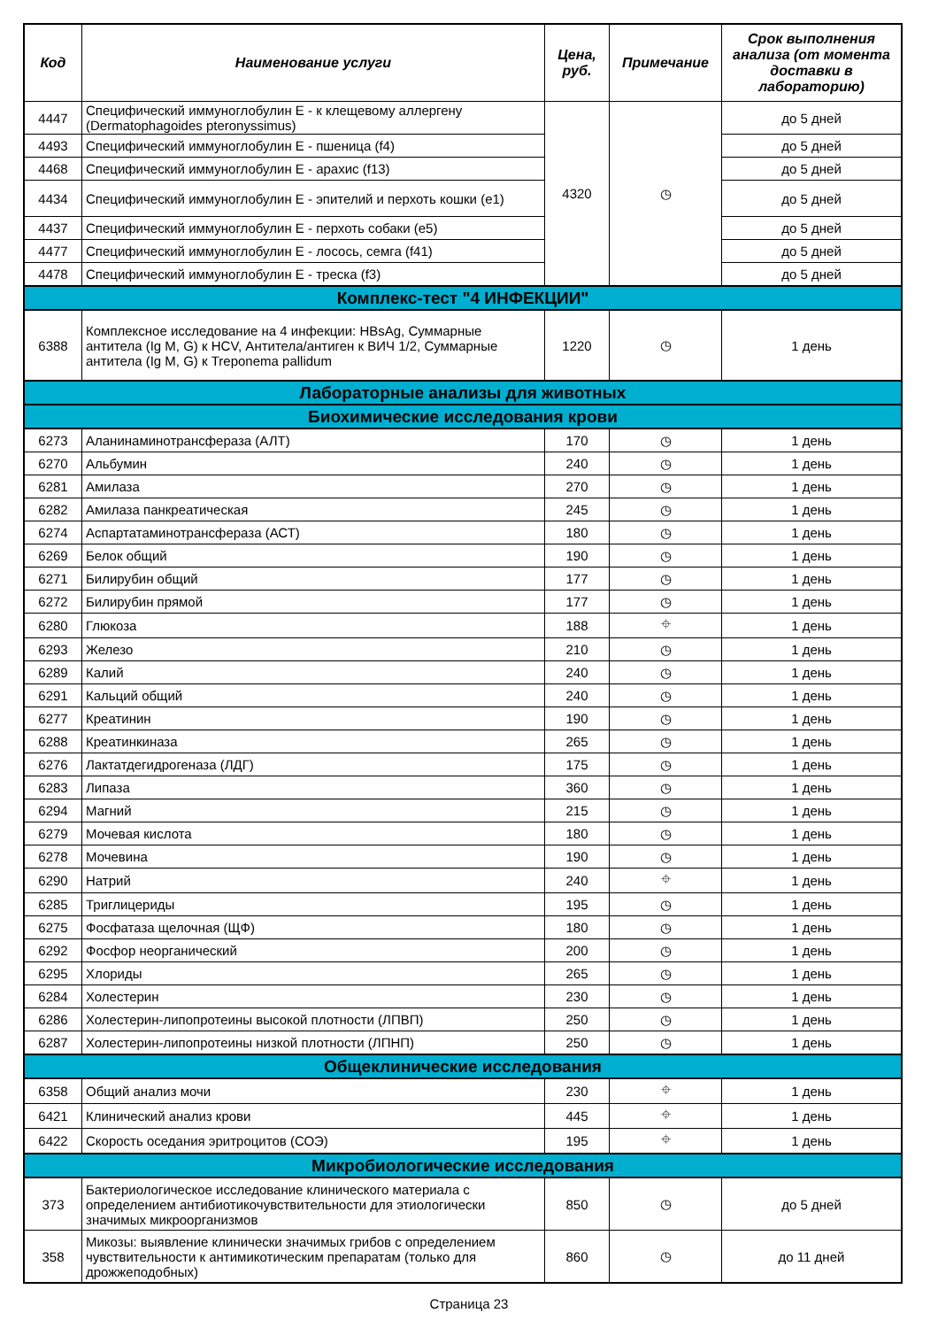| Код | Наименование услуги | Цена, руб. | Примечание | Срок выполнения анализа (от момента доставки в лабораторию) |
| --- | --- | --- | --- | --- |
| 4447 | Специфический иммуноглобулин Е - к клещевому аллергену (Dermatophagoides pteronyssimus) | 4320 | ◷ | до 5 дней |
| 4493 | Специфический иммуноглобулин Е - пшеница (f4) | | | до 5 дней |
| 4468 | Специфический иммуноглобулин Е - арахис (f13) | | | до 5 дней |
| 4434 | Специфический иммуноглобулин Е - эпителий и перхоть кошки (e1) | | | до 5 дней |
| 4437 | Специфический иммуноглобулин Е - перхоть собаки (e5) | | | до 5 дней |
| 4477 | Специфический иммуноглобулин Е - лосось, семга (f41) | | | до 5 дней |
| 4478 | Специфический иммуноглобулин Е - треска (f3) | | | до 5 дней |
| Комплекс-тест "4 ИНФЕКЦИИ" | | | | |
| 6388 | Комплексное исследование на 4 инфекции: HBsAg, Суммарные антитела (Ig M, G) к HCV, Антитела/антиген к ВИЧ 1/2, Суммарные антитела (Ig M, G) к Treponema pallidum | 1220 | ◷ | 1 день |
| Лабораторные анализы для животных | | | | |
| Биохимические исследования крови | | | | |
| 6273 | Аланинаминотрансфераза (АЛТ) | 170 | ◷ | 1 день |
| 6270 | Альбумин | 240 | ◷ | 1 день |
| 6281 | Амилаза | 270 | ◷ | 1 день |
| 6282 | Амилаза панкреатическая | 245 | ◷ | 1 день |
| 6274 | Аспартатаминотрансфераза (АСТ) | 180 | ◷ | 1 день |
| 6269 | Белок общий | 190 | ◷ | 1 день |
| 6271 | Билирубин общий | 177 | ◷ | 1 день |
| 6272 | Билирубин прямой | 177 | ◷ | 1 день |
| 6280 | Глюкоза | 188 | ⌖ | 1 день |
| 6293 | Железо | 210 | ◷ | 1 день |
| 6289 | Калий | 240 | ◷ | 1 день |
| 6291 | Кальций общий | 240 | ◷ | 1 день |
| 6277 | Креатинин | 190 | ◷ | 1 день |
| 6288 | Креатинкиназа | 265 | ◷ | 1 день |
| 6276 | Лактатдегидрогеназа (ЛДГ) | 175 | ◷ | 1 день |
| 6283 | Липаза | 360 | ◷ | 1 день |
| 6294 | Магний | 215 | ◷ | 1 день |
| 6279 | Мочевая кислота | 180 | ◷ | 1 день |
| 6278 | Мочевина | 190 | ◷ | 1 день |
| 6290 | Натрий | 240 | ⌖ | 1 день |
| 6285 | Триглицериды | 195 | ◷ | 1 день |
| 6275 | Фосфатаза щелочная (ЩФ) | 180 | ◷ | 1 день |
| 6292 | Фосфор неорганический | 200 | ◷ | 1 день |
| 6295 | Хлориды | 265 | ◷ | 1 день |
| 6284 | Холестерин | 230 | ◷ | 1 день |
| 6286 | Холестерин-липопротеины высокой плотности (ЛПВП) | 250 | ◷ | 1 день |
| 6287 | Холестерин-липопротеины низкой плотности (ЛПНП) | 250 | ◷ | 1 день |
| Общеклинические исследования | | | | |
| 6358 | Общий анализ мочи | 230 | ⌖ | 1 день |
| 6421 | Клинический анализ крови | 445 | ⌖ | 1 день |
| 6422 | Скорость оседания эритроцитов (СОЭ) | 195 | ⌖ | 1 день |
| Микробиологические исследования | | | | |
| 373 | Бактериологическое исследование клинического материала с определением антибиотикочувствительности для этиологически значимых микроорганизмов | 850 | ◷ | до 5 дней |
| 358 | Микозы: выявление клинически значимых грибов с определением чувствительности к антимикотическим препаратам (только для дрожжеподобных) | 860 | ◷ | до 11 дней |
Страница 23